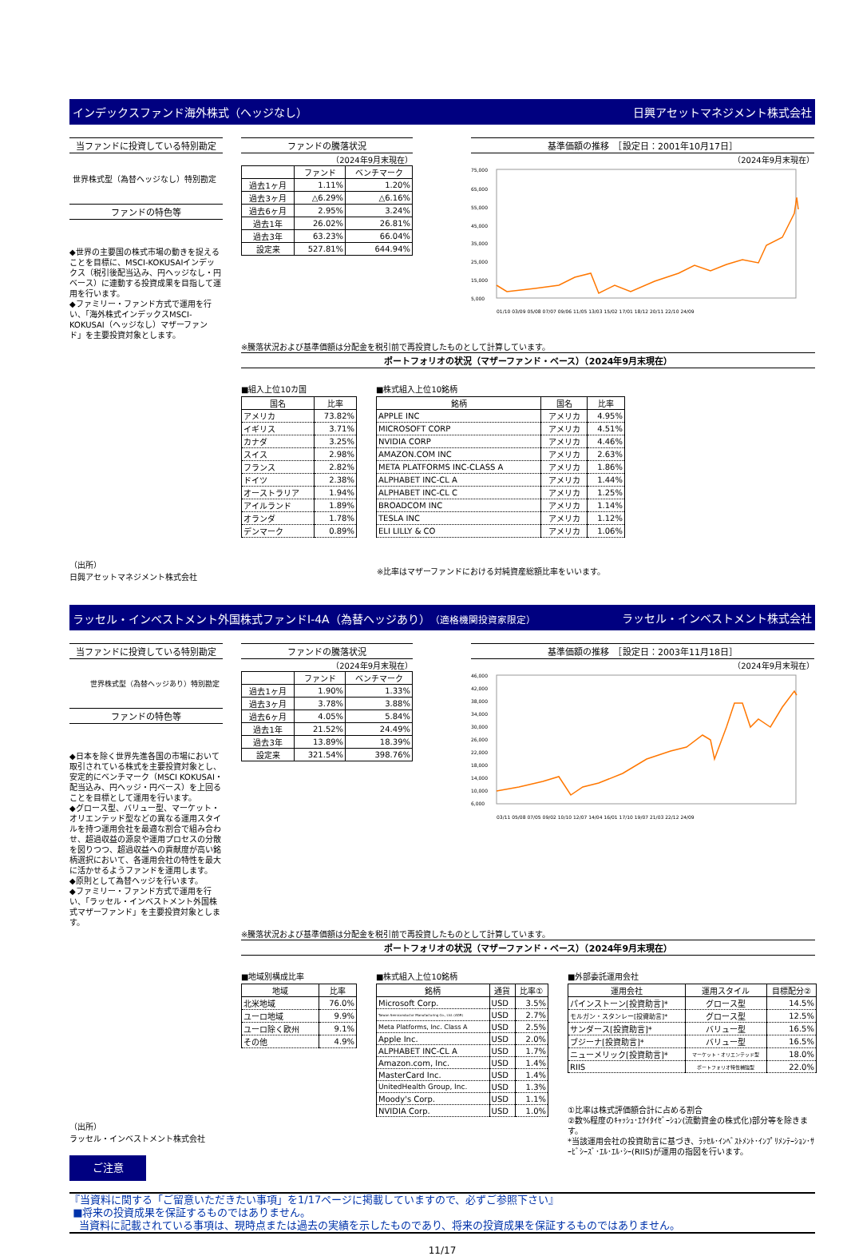インデックスファンド海外株式（ヘッジなし） 日興アセットマネジメント株式会社
当ファンドに投資している特別勘定
世界株式型（為替ヘッジなし）特別勘定
ファンドの特色等
◆世界の主要国の株式市場の動きを捉えることを目標に、MSCI-KOKUSAIインデックス（税引後配当込み、円ヘッジなし・円ベース）に連動する投資成果を目指して運用を行います。
◆ファミリー・ファンド方式で運用を行い、「海外株式インデックスMSCI-KOKUSAI（ヘッジなし）マザーファンド」を主要投資対象とします。
ファンドの騰落状況
（2024年9月末現在）
| | ファンド | ベンチマーク |
| --- | --- | --- |
| 過去1ヶ月 | 1.11% | 1.20% |
| 過去3ヶ月 | △6.29% | △6.16% |
| 過去6ヶ月 | 2.95% | 3.24% |
| 過去1年 | 26.02% | 26.81% |
| 過去3年 | 63.23% | 66.04% |
| 設定来 | 527.81% | 644.94% |
基準価額の推移　［設定日：2001年10月17日］
（2024年9月末現在）
75,000
65,000
55,000
45,000
35,000
25,000
15,000
5,000
01/10 03/09 05/08 07/07 09/06 11/05 13/03 15/02 17/01 18/12 20/11 22/10 24/09
※騰落状況および基準価額は分配金を税引前で再投資したものとして計算しています。
ポートフォリオの状況（マザーファンド・ベース）（2024年9月末現在）
■組入上位10カ国
| 国名 | 比率 |
| --- | --- |
| アメリカ | 73.82% |
| イギリス | 3.71% |
| カナダ | 3.25% |
| スイス | 2.98% |
| フランス | 2.82% |
| ドイツ | 2.38% |
| オーストラリア | 1.94% |
| アイルランド | 1.89% |
| オランダ | 1.78% |
| デンマーク | 0.89% |
■株式組入上位10銘柄
| 銘柄 | 国名 | 比率 |
| --- | --- | --- |
| APPLE INC | アメリカ | 4.95% |
| MICROSOFT CORP | アメリカ | 4.51% |
| NVIDIA CORP | アメリカ | 4.46% |
| AMAZON.COM INC | アメリカ | 2.63% |
| META PLATFORMS INC-CLASS A | アメリカ | 1.86% |
| ALPHABET INC-CL A | アメリカ | 1.44% |
| ALPHABET INC-CL C | アメリカ | 1.25% |
| BROADCOM INC | アメリカ | 1.14% |
| TESLA INC | アメリカ | 1.12% |
| ELI LILLY & CO | アメリカ | 1.06% |
（出所）
日興アセットマネジメント株式会社
※比率はマザーファンドにおける対純資産総額比率をいいます。
ラッセル・インベストメント外国株式ファンドI-4A（為替ヘッジあり）（適格機関投資家限定） ラッセル・インベストメント株式会社
当ファンドに投資している特別勘定
世界株式型（為替ヘッジあり）特別勘定
ファンドの特色等
◆日本を除く世界先進各国の市場において取引されている株式を主要投資対象とし、安定的にベンチマーク（MSCI KOKUSAI・配当込み、円ヘッジ・円ベース）を上回ることを目標として運用を行います。
◆グロース型、バリュー型、マーケット・オリエンテッド型などの異なる運用スタイルを持つ運用会社を最適な割合で組み合わせ、超過収益の源泉や運用プロセスの分散を図りつつ、超過収益への貢献度が高い銘柄選択において、各運用会社の特性を最大に活かせるようファンドを運用します。
◆原則として為替ヘッジを行います。
◆ファミリー・ファンド方式で運用を行い、「ラッセル・インベストメント外国株式マザーファンド」を主要投資対象とします。
ファンドの騰落状況
（2024年9月末現在）
| | ファンド | ベンチマーク |
| --- | --- | --- |
| 過去1ヶ月 | 1.90% | 1.33% |
| 過去3ヶ月 | 3.78% | 3.88% |
| 過去6ヶ月 | 4.05% | 5.84% |
| 過去1年 | 21.52% | 24.49% |
| 過去3年 | 13.89% | 18.39% |
| 設定来 | 321.54% | 398.76% |
基準価額の推移　［設定日：2003年11月18日］
（2024年9月末現在）
46,000
42,000
38,000
34,000
30,000
26,000
22,000
18,000
14,000
10,000
6,000
03/11 05/08 07/05 09/02 10/10 12/07 14/04 16/01 17/10 19/07 21/03 22/12 24/09
※騰落状況および基準価額は分配金を税引前で再投資したものとして計算しています。
ポートフォリオの状況（マザーファンド・ベース）（2024年9月末現在）
■地域別構成比率
| 地域 | 比率 |
| --- | --- |
| 北米地域 | 76.0% |
| ユーロ地域 | 9.9% |
| ユーロ除く欧州 | 9.1% |
| その他 | 4.9% |
■株式組入上位10銘柄
| 銘柄 | 通貨 | 比率① |
| --- | --- | --- |
| Microsoft Corp. | USD | 3.5% |
| Taiwan Semiconductor Manufacturing Co., Ltd. (ADR) | USD | 2.7% |
| Meta Platforms, Inc. Class A | USD | 2.5% |
| Apple Inc. | USD | 2.0% |
| ALPHABET INC-CL A | USD | 1.7% |
| Amazon.com, Inc. | USD | 1.4% |
| MasterCard Inc. | USD | 1.4% |
| UnitedHealth Group, Inc. | USD | 1.3% |
| Moody's Corp. | USD | 1.1% |
| NVIDIA Corp. | USD | 1.0% |
■外部委託運用会社
| 運用会社 | 運用スタイル | 目標配分② |
| --- | --- | --- |
| パインストーン[投資助言]* | グロース型 | 14.5% |
| モルガン・スタンレー[投資助言]* | グロース型 | 12.5% |
| サンダース[投資助言]* | バリュー型 | 16.5% |
| ブジーナ[投資助言]* | バリュー型 | 16.5% |
| ニューメリック[投資助言]* | マーケット・オリエンテッド型 | 18.0% |
| RIIS | ポートフォリオ特性補強型 | 22.0% |
①比率は株式評価額合計に占める割合
②数%程度のｷｬｯｼｭ･ｴｸｲﾀｲｾﾞｰｼｮﾝ(流動資金の株式化)部分等を除きます。
*当該運用会社の投資助言に基づき、ﾗｯｾﾙ･ｲﾝﾍﾞｽﾄﾒﾝﾄ･ｲﾝﾌﾟﾘﾒﾝﾃｰｼｮﾝ･ｻｰﾋﾞｼｰｽﾞ･ｴﾙ･ｴﾙ･ｼｰ(RIIS)が運用の指図を行います。
（出所）
ラッセル・インベストメント株式会社
ご注意
『当資料に関する「ご留意いただきたい事項」を1/17ページに掲載していますので、必ずご参照下さい』
■将来の投資成果を保証するものではありません。
当資料に記載されている事項は、現時点または過去の実績を示したものであり、将来の投資成果を保証するものではありません。
11/17